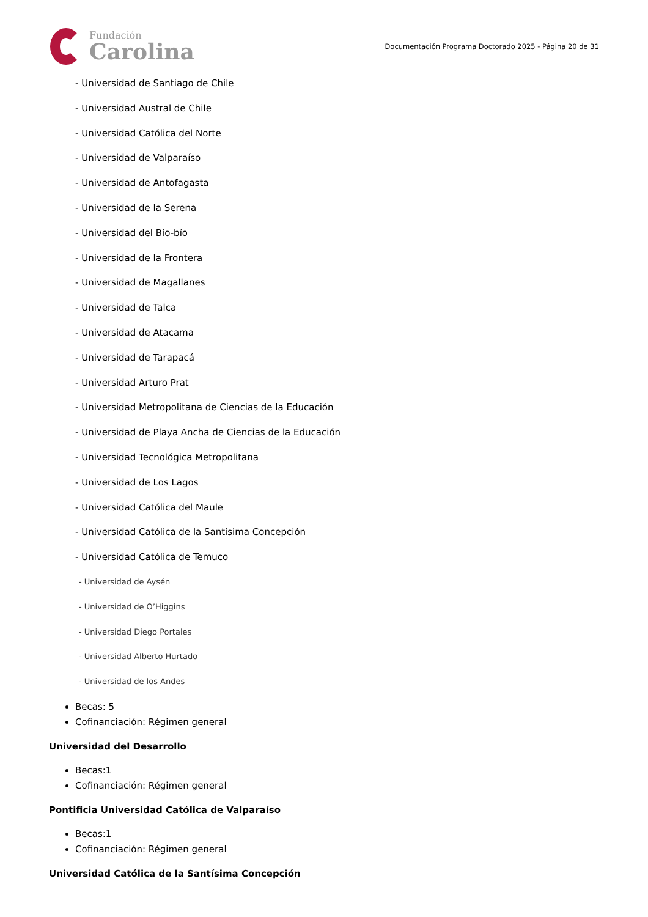Fundación
Carolina
Documentación Programa Doctorado 2025 - Página 20 de 31
- Universidad de Santiago de Chile
- Universidad Austral de Chile
- Universidad Católica del Norte
- Universidad de Valparaíso
- Universidad de Antofagasta
- Universidad de la Serena
- Universidad del Bío-bío
- Universidad de la Frontera
- Universidad de Magallanes
- Universidad de Talca
- Universidad de Atacama
- Universidad de Tarapacá
- Universidad Arturo Prat
- Universidad Metropolitana de Ciencias de la Educación
- Universidad de Playa Ancha de Ciencias de la Educación
- Universidad Tecnológica Metropolitana
- Universidad de Los Lagos
- Universidad Católica del Maule
- Universidad Católica de la Santísima Concepción
- Universidad Católica de Temuco
- Universidad de Aysén
- Universidad de O’Higgins
- Universidad Diego Portales
- Universidad Alberto Hurtado
- Universidad de los Andes
Becas: 5
Cofinanciación: Régimen general
Universidad del Desarrollo
Becas:1
Cofinanciación: Régimen general
Pontificia Universidad Católica de Valparaíso
Becas:1
Cofinanciación: Régimen general
Universidad Católica de la Santísima Concepción